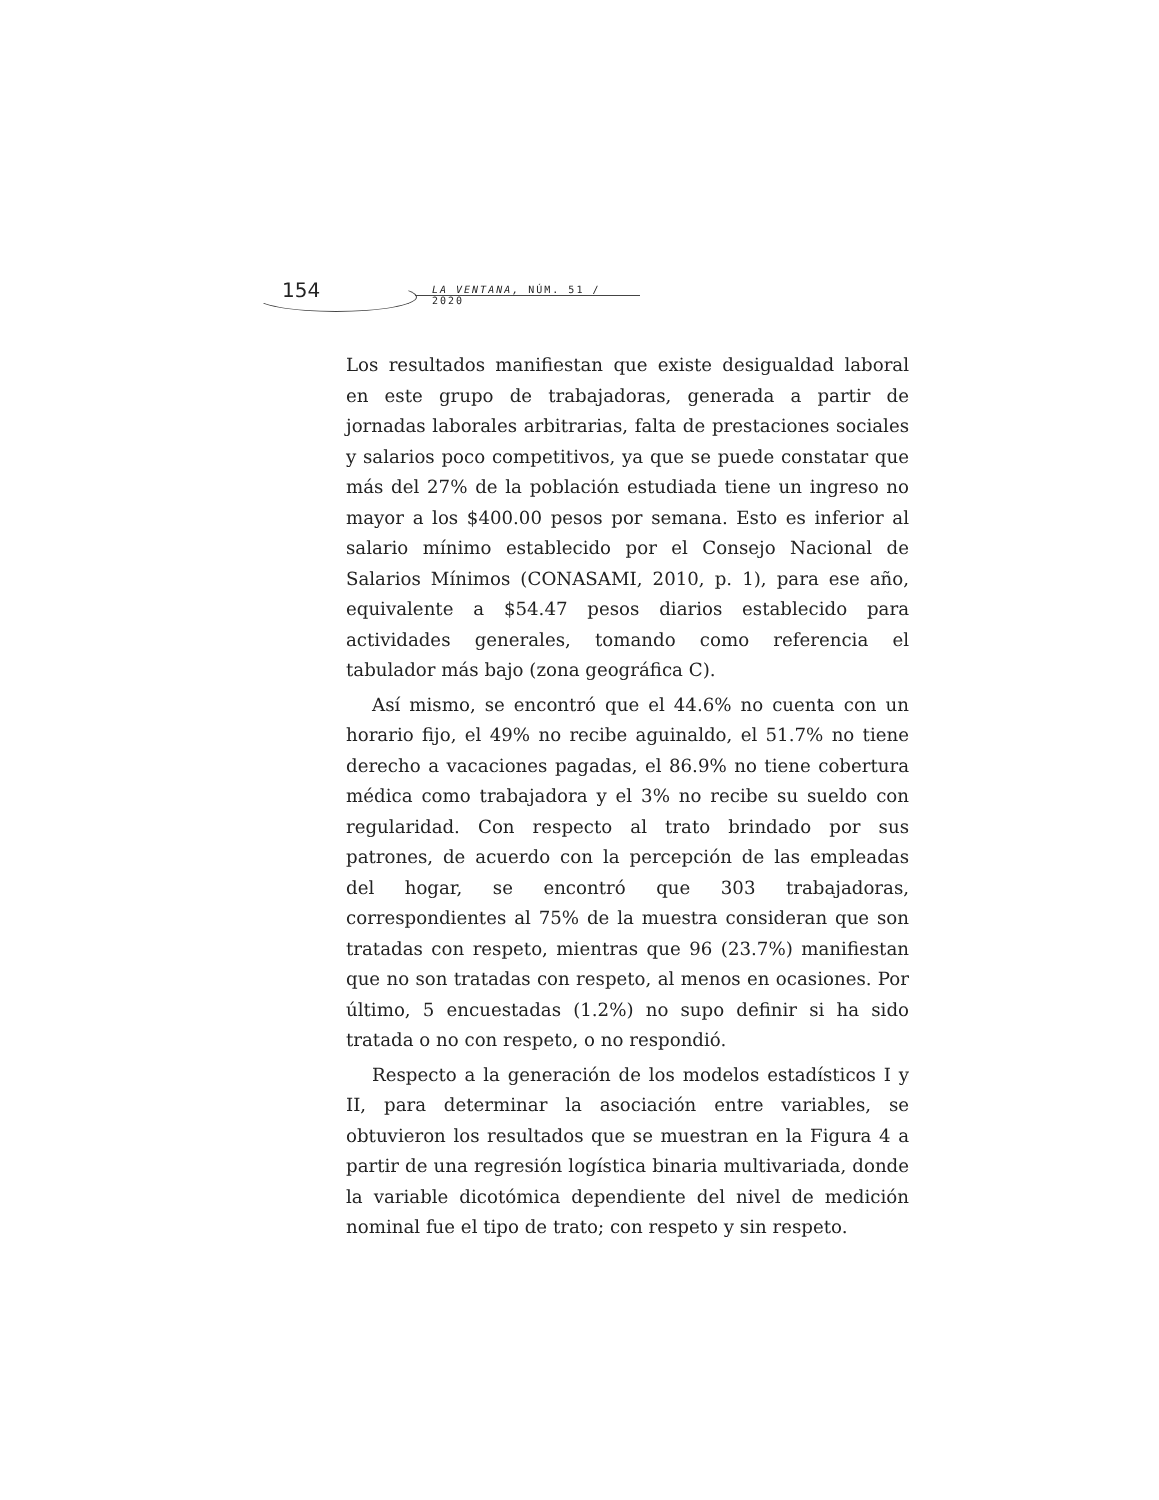154 LA VENTANA, NÚM. 51 / 2020
Los resultados manifiestan que existe desigualdad laboral en este grupo de trabajadoras, generada a partir de jornadas laborales arbitrarias, falta de prestaciones sociales y salarios poco competitivos, ya que se puede constatar que más del 27% de la población estudiada tiene un ingreso no mayor a los $400.00 pesos por semana. Esto es inferior al salario mínimo establecido por el Consejo Nacional de Salarios Mínimos (CONASAMI, 2010, p. 1), para ese año, equivalente a $54.47 pesos diarios establecido para actividades generales, tomando como referencia el tabulador más bajo (zona geográfica C).
Así mismo, se encontró que el 44.6% no cuenta con un horario fijo, el 49% no recibe aguinaldo, el 51.7% no tiene derecho a vacaciones pagadas, el 86.9% no tiene cobertura médica como trabajadora y el 3% no recibe su sueldo con regularidad. Con respecto al trato brindado por sus patrones, de acuerdo con la percepción de las empleadas del hogar, se encontró que 303 trabajadoras, correspondientes al 75% de la muestra consideran que son tratadas con respeto, mientras que 96 (23.7%) manifiestan que no son tratadas con respeto, al menos en ocasiones. Por último, 5 encuestadas (1.2%) no supo definir si ha sido tratada o no con respeto, o no respondió.
Respecto a la generación de los modelos estadísticos I y II, para determinar la asociación entre variables, se obtuvieron los resultados que se muestran en la Figura 4 a partir de una regresión logística binaria multivariada, donde la variable dicotómica dependiente del nivel de medición nominal fue el tipo de trato; con respeto y sin respeto.